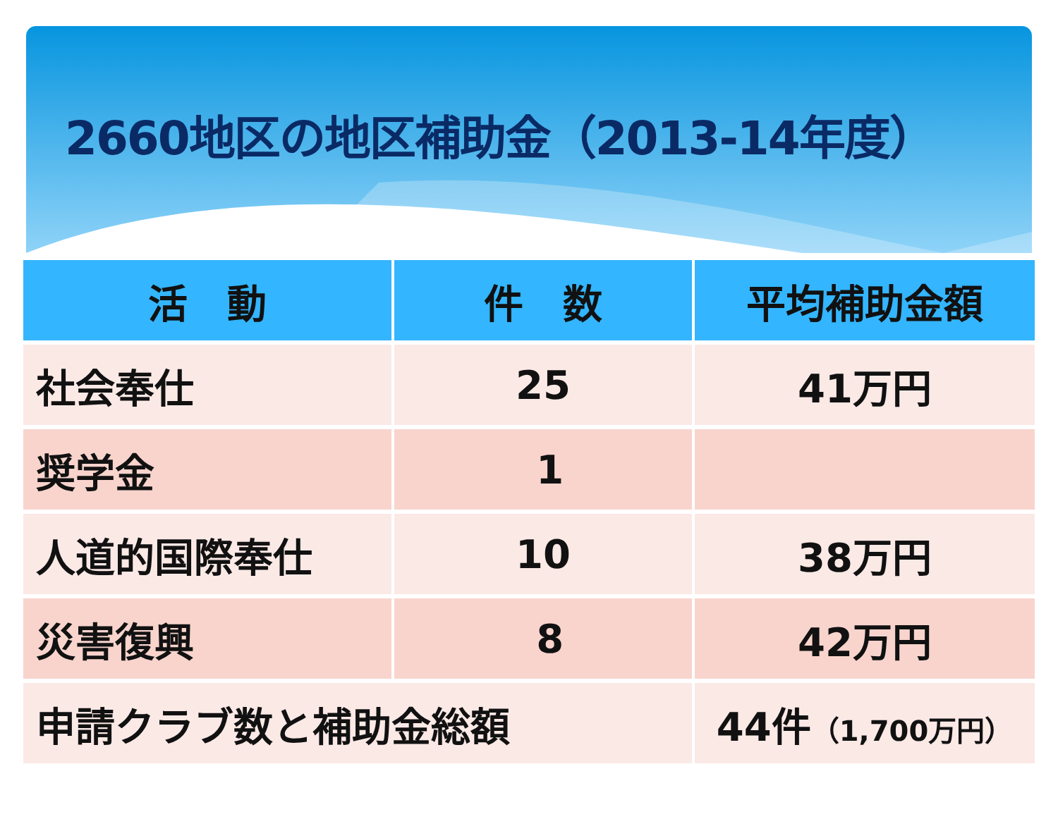2660地区の地区補助金（2013-14年度）
| 活 動 | 件 数 | 平均補助金額 |
| --- | --- | --- |
| 社会奉仕 | 25 | 41万円 |
| 奨学金 | 1 | |
| 人道的国際奉仕 | 10 | 38万円 |
| 災害復興 | 8 | 42万円 |
| 申請クラブ数と補助金総額 | | 44件 （1,700万円） |